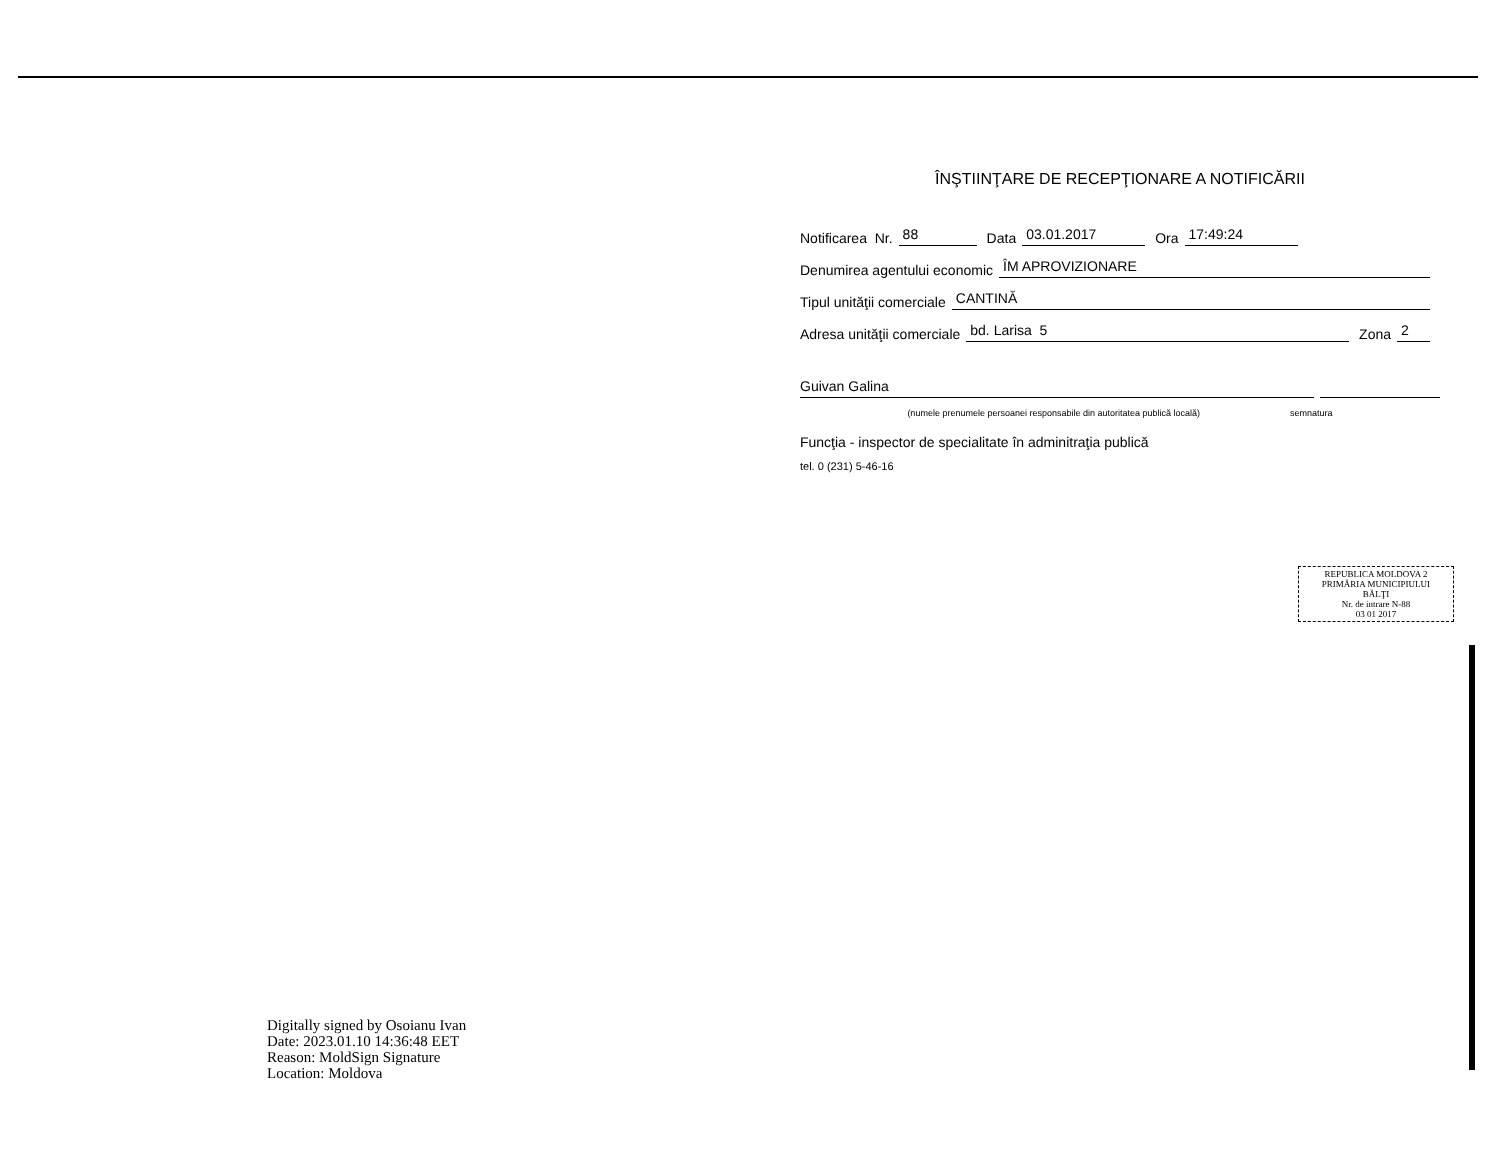ÎNŞTIINŢARE DE RECEPŢIONARE A NOTIFICĂRII
Notificarea Nr. 88 Data 03.01.2017 Ora 17:49:24
Denumirea agentului economic ÎM APROVIZIONARE
Tipul unităţii comerciale CANTINĂ
Adresa unităţii comerciale bd. Larisa 5 Zona 2
Guivan Galina
(numele prenumele persoanei responsabile din autoritatea publică locală) semnatura
Funcţia - inspector de specialitate în adminitraţia publică
tel. 0 (231) 5-46-16
REPUBLICA MOLDOVA 2
PRIMĂRIA MUNICIPIULUI
BĂLŢI
Nr. de intrare N-88
03 01 2017
Digitally signed by Osoianu Ivan
Date: 2023.01.10 14:36:48 EET
Reason: MoldSign Signature
Location: Moldova